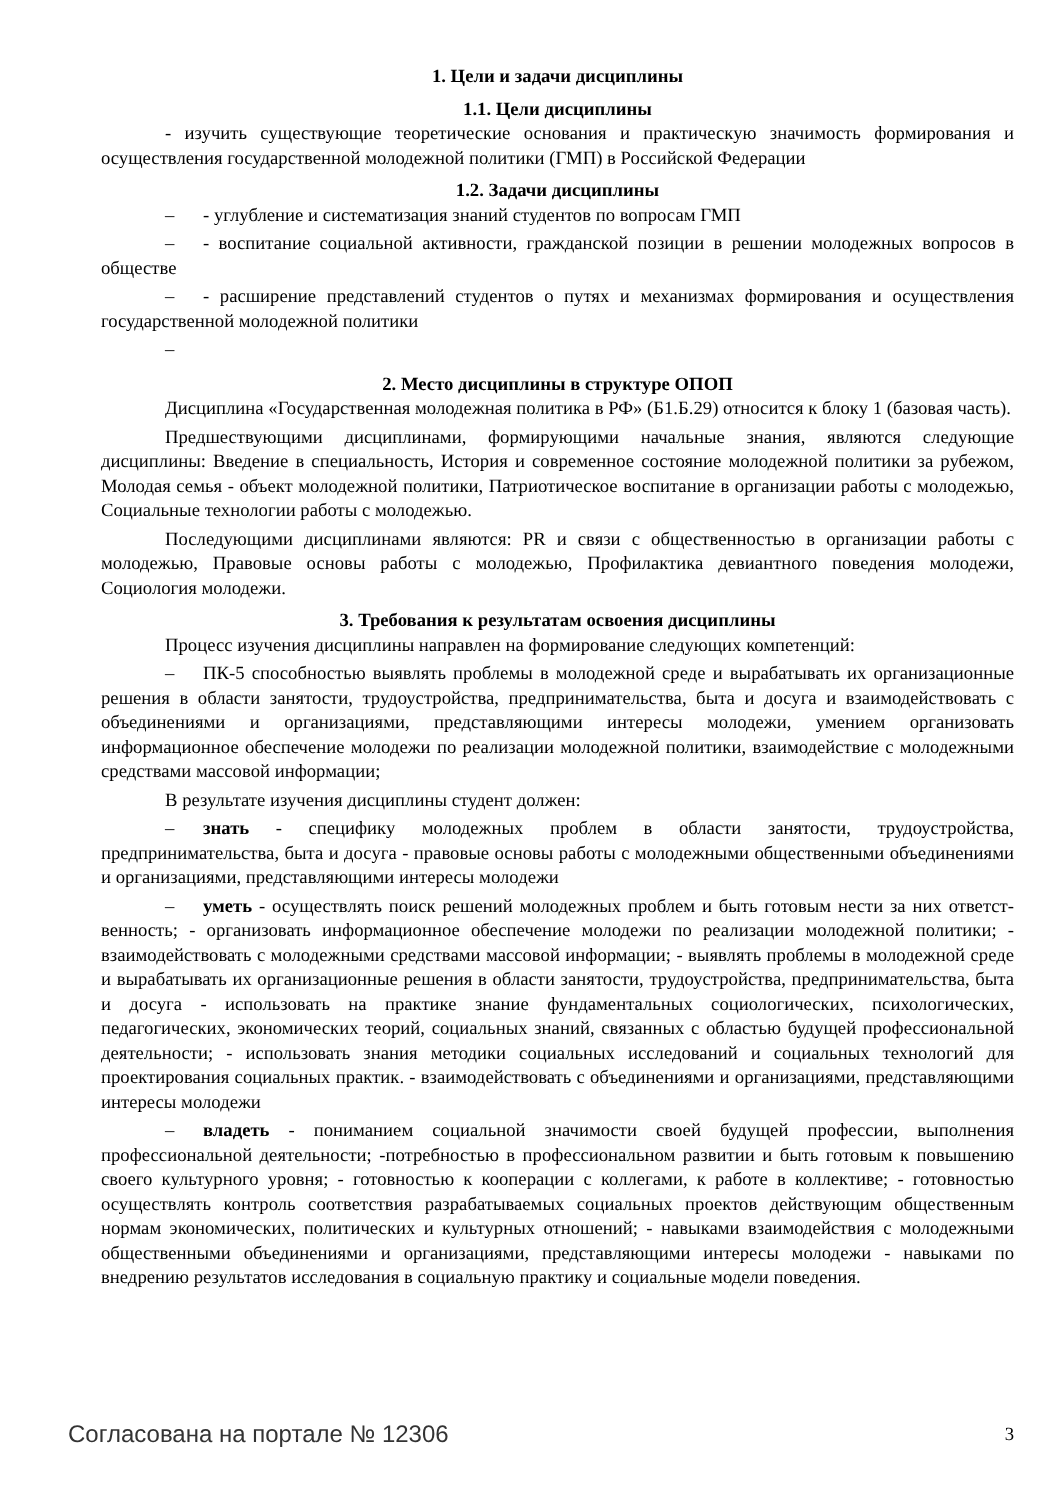1. Цели и задачи дисциплины
1.1. Цели дисциплины
- изучить существующие теоретические основания и практическую значимость формирования и осуществления государственной молодежной политики (ГМП) в Российской Федерации
1.2. Задачи дисциплины
– - углубление и систематизация знаний студентов по вопросам ГМП
– - воспитание социальной активности, гражданской позиции в решении молодежных вопросов в обществе
– - расширение представлений студентов о путях и механизмах формирования и осуществления государственной молодежной политики
–
2. Место дисциплины в структуре ОПОП
Дисциплина «Государственная молодежная политика в РФ» (Б1.Б.29) относится к блоку 1 (базовая часть).
Предшествующими дисциплинами, формирующими начальные знания, являются следующие дисциплины: Введение в специальность, История и современное состояние молодежной политики за рубежом, Молодая семья - объект молодежной политики, Патриотическое воспитание в организации работы с молодежью, Социальные технологии работы с молодежью.
Последующими дисциплинами являются: PR и связи с общественностью в организации работы с молодежью, Правовые основы работы с молодежью, Профилактика девиантного поведения молодежи, Социология молодежи.
3. Требования к результатам освоения дисциплины
Процесс изучения дисциплины направлен на формирование следующих компетенций:
– ПК-5 способностью выявлять проблемы в молодежной среде и вырабатывать их организационные решения в области занятости, трудоустройства, предпринимательства, быта и досуга и взаимодействовать с объединениями и организациями, представляющими интересы молодежи, умением организовать информационное обеспечение молодежи по реализации молодежной политики, взаимодействие с молодежными средствами массовой информации;
В результате изучения дисциплины студент должен:
– знать - специфику молодежных проблем в области занятости, трудоустройства, предпринимательства, быта и досуга - правовые основы работы с молодежными общественными объединениями и организациями, представляющими интересы молодежи
– уметь - осуществлять поиск решений молодежных проблем и быть готовым нести за них ответст-венность; - организовать информационное обеспечение молодежи по реализации молодежной политики; - взаимодействовать с молодежными средствами массовой информации; - выявлять проблемы в молодежной среде и вырабатывать их организационные решения в области занятости, трудоустройства, предпринимательства, быта и досуга - использовать на практике знание фундаментальных социологических, психологических, педагогических, экономических теорий, социальных знаний, связанных с областью будущей профессиональной деятельности; - использовать знания методики социальных исследований и социальных технологий для проектирования социальных практик. - взаимодействовать с объединениями и организациями, представляющими интересы молодежи
– владеть - пониманием социальной значимости своей будущей профессии, выполнения профессиональной деятельности; -потребностью в профессиональном развитии и быть готовым к повышению своего культурного уровня; - готовностью к кооперации с коллегами, к работе в коллективе; - готовностью осуществлять контроль соответствия разрабатываемых социальных проектов действующим общественным нормам экономических, политических и культурных отношений; - навыками взаимодействия с молодежными общественными объединениями и организациями, представляющими интересы молодежи - навыками по внедрению результатов исследования в социальную практику и социальные модели поведения.
Согласована на портале № 12306 3